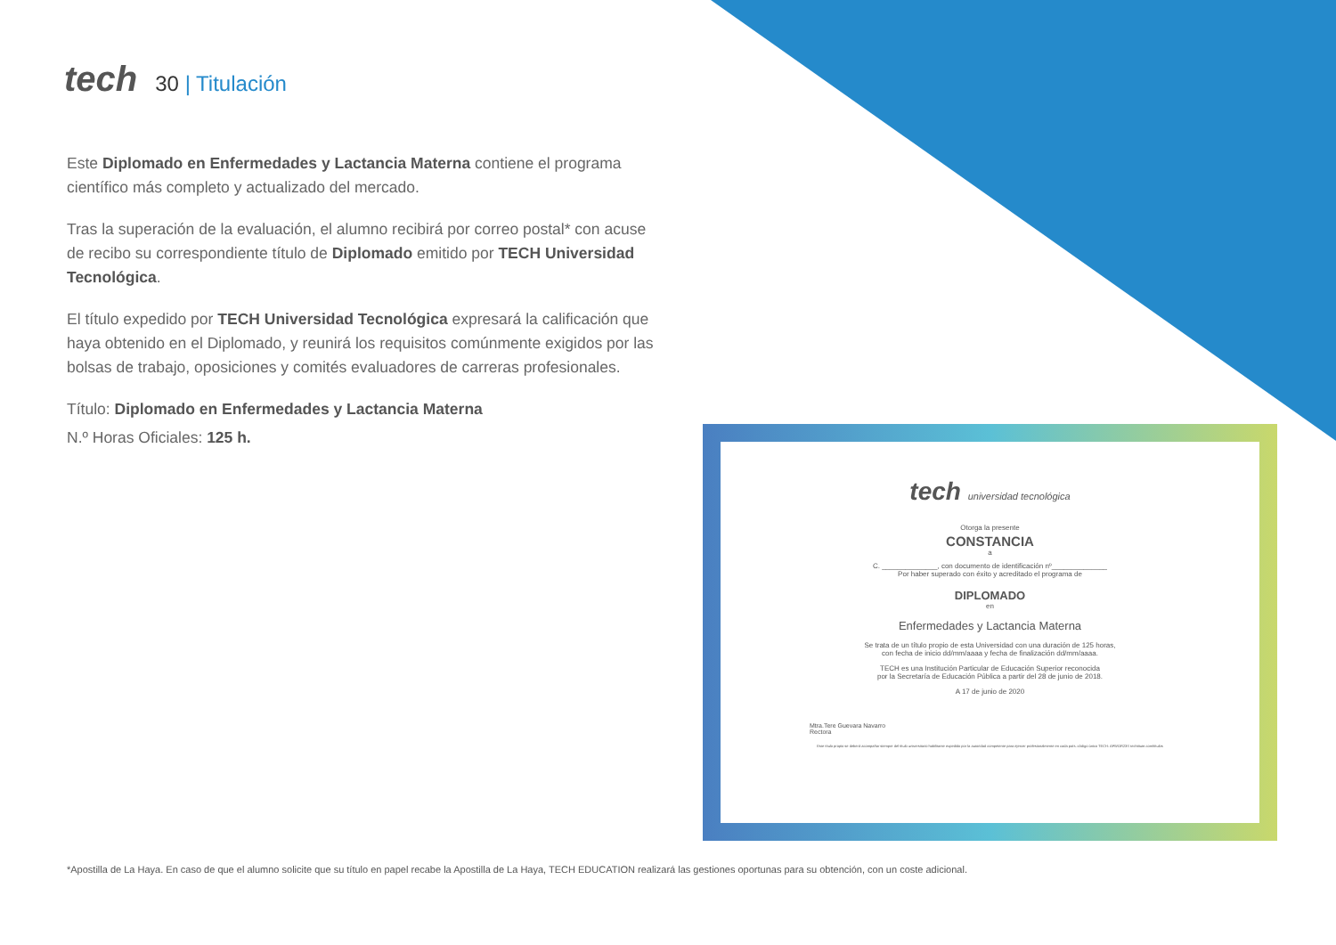tech
30 | Titulación
Este Diplomado en Enfermedades y Lactancia Materna contiene el programa científico más completo y actualizado del mercado.
Tras la superación de la evaluación, el alumno recibirá por correo postal* con acuse de recibo su correspondiente título de Diplomado emitido por TECH Universidad Tecnológica.
El título expedido por TECH Universidad Tecnológica expresará la calificación que haya obtenido en el Diplomado, y reunirá los requisitos comúnmente exigidos por las bolsas de trabajo, oposiciones y comités evaluadores de carreras profesionales.
Título: Diplomado en Enfermedades y Lactancia Materna
N.º Horas Oficiales: 125 h.
tech universidad tecnológica
Otorga la presente
CONSTANCIA
a
C. ______________, con documento de identificación nº______________
Por haber superado con éxito y acreditado el programa de
DIPLOMADO
en
Enfermedades y Lactancia Materna
Se trata de un título propio de esta Universidad con una duración de 125 horas,
con fecha de inicio dd/mm/aaaa y fecha de finalización dd/mm/aaaa.
TECH es una Institución Particular de Educación Superior reconocida
por la Secretaría de Educación Pública a partir del 28 de junio de 2018.
A 17 de junio de 2020
Mtra.Tere Guevara Navarro
Rectora
Este título propio se deberá acompañar siempre del título universitario habilitante expedido por la autoridad competente para ejercer profesionalmente en cada país. código único TECH: AFWOR23S techtitute.com/títulos
*Apostilla de La Haya. En caso de que el alumno solicite que su título en papel recabe la Apostilla de La Haya, TECH EDUCATION realizará las gestiones oportunas para su obtención, con un coste adicional.